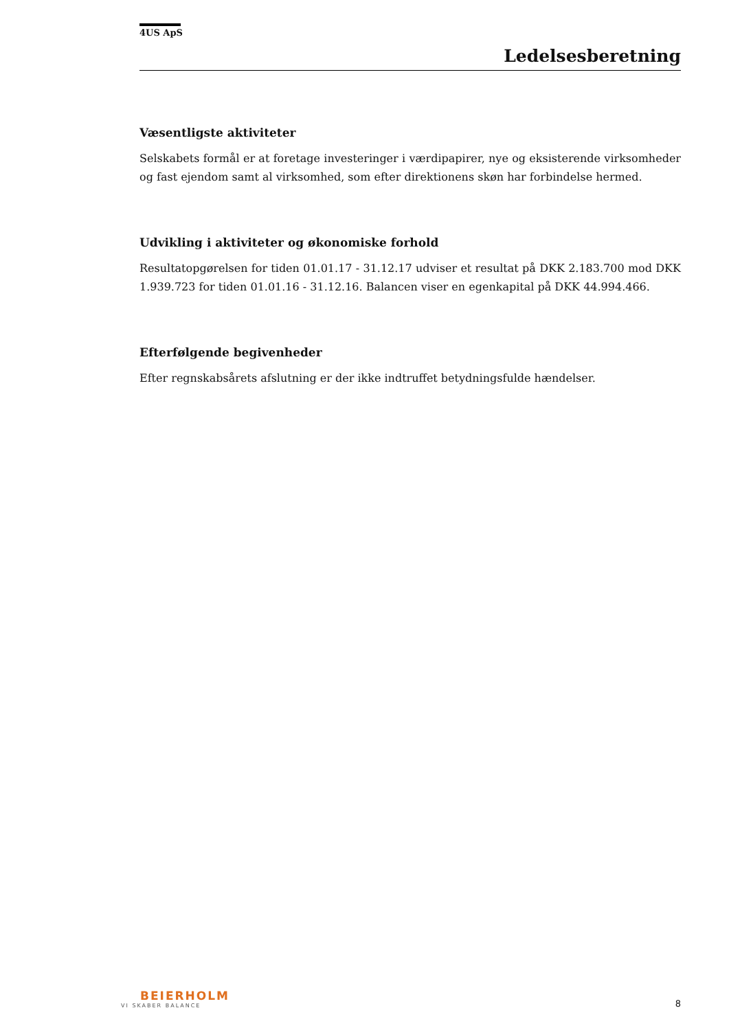4US ApS
Ledelsesberetning
Væsentligste aktiviteter
Selskabets formål er at foretage investeringer i værdipapirer, nye og eksisterende virksomheder og fast ejendom samt al virksomhed, som efter direktionens skøn har forbindelse hermed.
Udvikling i aktiviteter og økonomiske forhold
Resultatopgørelsen for tiden 01.01.17 - 31.12.17 udviser et resultat på DKK 2.183.700 mod DKK 1.939.723 for tiden 01.01.16 - 31.12.16. Balancen viser en egenkapital på DKK 44.994.466.
Efterfølgende begivenheder
Efter regnskabsårets afslutning er der ikke indtruffet betydningsfulde hændelser.
BEIERHOLM
VI SKABER BALANCE
8